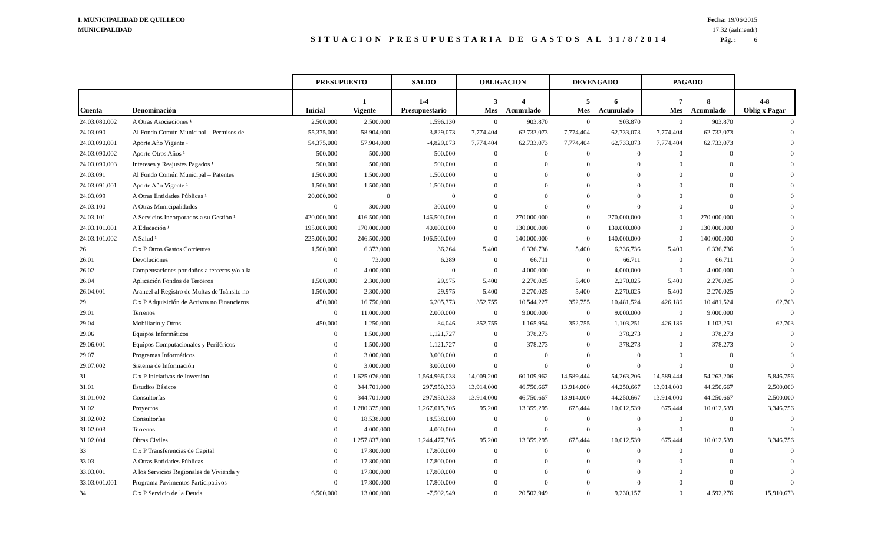I. MUNICIPALIDAD DE QUILLECO
MUNICIPALIDAD
Fecha: 19/06/2015
17:32 (aalmendr)
Pág. : 6
SITUACION PRESUPUESTARIA DE GASTOS AL 31/8/2014
| | | PRESUPUESTO | | SALDO | OBLIGACION | | DEVENGADO | | PAGADO | | |
| --- | --- | --- | --- | --- | --- | --- | --- | --- | --- | --- | --- |
| Cuenta | Denominación | Inicial | 1 Vigente | 1-4 Presupuestario | 3 Mes | 4 Acumulado | 5 Mes | 6 Acumulado | 7 Mes | 8 Acumulado | 4-8 Oblig x Pagar |
| 24.03.080.002 | A Otras Asociaciones ¹ | 2.500.000 | 2.500.000 | 1.596.130 | 0 | 903.870 | 0 | 903.870 | 0 | 903.870 | 0 |
| 24.03.090 | Al Fondo Común Municipal – Permisos de | 55.375.000 | 58.904.000 | -3.829.073 | 7.774.404 | 62.733.073 | 7.774.404 | 62.733.073 | 7.774.404 | 62.733.073 | 0 |
| 24.03.090.001 | Aporte Año Vigente ¹ | 54.375.000 | 57.904.000 | -4.829.073 | 7.774.404 | 62.733.073 | 7.774.404 | 62.733.073 | 7.774.404 | 62.733.073 | 0 |
| 24.03.090.002 | Aporte Otros Años ¹ | 500.000 | 500.000 | 500.000 | 0 | 0 | 0 | 0 | 0 | 0 | 0 |
| 24.03.090.003 | Intereses y Reajustes Pagados ¹ | 500.000 | 500.000 | 500.000 | 0 | 0 | 0 | 0 | 0 | 0 | 0 |
| 24.03.091 | Al Fondo Común Municipal – Patentes | 1.500.000 | 1.500.000 | 1.500.000 | 0 | 0 | 0 | 0 | 0 | 0 | 0 |
| 24.03.091.001 | Aporte Año Vigente ¹ | 1.500.000 | 1.500.000 | 1.500.000 | 0 | 0 | 0 | 0 | 0 | 0 | 0 |
| 24.03.099 | A Otras Entidades Públicas ¹ | 20.000.000 | 0 | 0 | 0 | 0 | 0 | 0 | 0 | 0 | 0 |
| 24.03.100 | A Otras Municipalidades | 0 | 300.000 | 300.000 | 0 | 0 | 0 | 0 | 0 | 0 | 0 |
| 24.03.101 | A Servicios Incorporados a su Gestión ¹ | 420.000.000 | 416.500.000 | 146.500.000 | 0 | 270.000.000 | 0 | 270.000.000 | 0 | 270.000.000 | 0 |
| 24.03.101.001 | A Educación ¹ | 195.000.000 | 170.000.000 | 40.000.000 | 0 | 130.000.000 | 0 | 130.000.000 | 0 | 130.000.000 | 0 |
| 24.03.101.002 | A Salud ¹ | 225.000.000 | 246.500.000 | 106.500.000 | 0 | 140.000.000 | 0 | 140.000.000 | 0 | 140.000.000 | 0 |
| 26 | C x P Otros Gastos Corrientes | 1.500.000 | 6.373.000 | 36.264 | 5.400 | 6.336.736 | 5.400 | 6.336.736 | 5.400 | 6.336.736 | 0 |
| 26.01 | Devoluciones | 0 | 73.000 | 6.289 | 0 | 66.711 | 0 | 66.711 | 0 | 66.711 | 0 |
| 26.02 | Compensaciones por daños a terceros y/o a la | 0 | 4.000.000 | 0 | 0 | 4.000.000 | 0 | 4.000.000 | 0 | 4.000.000 | 0 |
| 26.04 | Aplicación Fondos de Terceros | 1.500.000 | 2.300.000 | 29.975 | 5.400 | 2.270.025 | 5.400 | 2.270.025 | 5.400 | 2.270.025 | 0 |
| 26.04.001 | Arancel al Registro de Multas de Tránsito no | 1.500.000 | 2.300.000 | 29.975 | 5.400 | 2.270.025 | 5.400 | 2.270.025 | 5.400 | 2.270.025 | 0 |
| 29 | C x P Adquisición de Activos no Financieros | 450.000 | 16.750.000 | 6.205.773 | 352.755 | 10.544.227 | 352.755 | 10.481.524 | 426.186 | 10.481.524 | 62.703 |
| 29.01 | Terrenos | 0 | 11.000.000 | 2.000.000 | 0 | 9.000.000 | 0 | 9.000.000 | 0 | 9.000.000 | 0 |
| 29.04 | Mobiliario y Otros | 450.000 | 1.250.000 | 84.046 | 352.755 | 1.165.954 | 352.755 | 1.103.251 | 426.186 | 1.103.251 | 62.703 |
| 29.06 | Equipos Informáticos | 0 | 1.500.000 | 1.121.727 | 0 | 378.273 | 0 | 378.273 | 0 | 378.273 | 0 |
| 29.06.001 | Equipos Computacionales y Periféricos | 0 | 1.500.000 | 1.121.727 | 0 | 378.273 | 0 | 378.273 | 0 | 378.273 | 0 |
| 29.07 | Programas Informáticos | 0 | 3.000.000 | 3.000.000 | 0 | 0 | 0 | 0 | 0 | 0 | 0 |
| 29.07.002 | Sistema de Información | 0 | 3.000.000 | 3.000.000 | 0 | 0 | 0 | 0 | 0 | 0 | 0 |
| 31 | C x P Iniciativas de Inversión | 0 | 1.625.076.000 | 1.564.966.038 | 14.009.200 | 60.109.962 | 14.589.444 | 54.263.206 | 14.589.444 | 54.263.206 | 5.846.756 |
| 31.01 | Estudios Básicos | 0 | 344.701.000 | 297.950.333 | 13.914.000 | 46.750.667 | 13.914.000 | 44.250.667 | 13.914.000 | 44.250.667 | 2.500.000 |
| 31.01.002 | Consultorías | 0 | 344.701.000 | 297.950.333 | 13.914.000 | 46.750.667 | 13.914.000 | 44.250.667 | 13.914.000 | 44.250.667 | 2.500.000 |
| 31.02 | Proyectos | 0 | 1.280.375.000 | 1.267.015.705 | 95.200 | 13.359.295 | 675.444 | 10.012.539 | 675.444 | 10.012.539 | 3.346.756 |
| 31.02.002 | Consultorías | 0 | 18.538.000 | 18.538.000 | 0 | 0 | 0 | 0 | 0 | 0 | 0 |
| 31.02.003 | Terrenos | 0 | 4.000.000 | 4.000.000 | 0 | 0 | 0 | 0 | 0 | 0 | 0 |
| 31.02.004 | Obras Civiles | 0 | 1.257.837.000 | 1.244.477.705 | 95.200 | 13.359.295 | 675.444 | 10.012.539 | 675.444 | 10.012.539 | 3.346.756 |
| 33 | C x P Transferencias de Capital | 0 | 17.800.000 | 17.800.000 | 0 | 0 | 0 | 0 | 0 | 0 | 0 |
| 33.03 | A Otras Entidades Públicas | 0 | 17.800.000 | 17.800.000 | 0 | 0 | 0 | 0 | 0 | 0 | 0 |
| 33.03.001 | A los Servicios Regionales de Vivienda y | 0 | 17.800.000 | 17.800.000 | 0 | 0 | 0 | 0 | 0 | 0 | 0 |
| 33.03.001.001 | Programa Pavimentos Participativos | 0 | 17.800.000 | 17.800.000 | 0 | 0 | 0 | 0 | 0 | 0 | 0 |
| 34 | C x P Servicio de la Deuda | 6.500.000 | 13.000.000 | -7.502.949 | 0 | 20.502.949 | 0 | 9.230.157 | 0 | 4.592.276 | 15.910.673 |